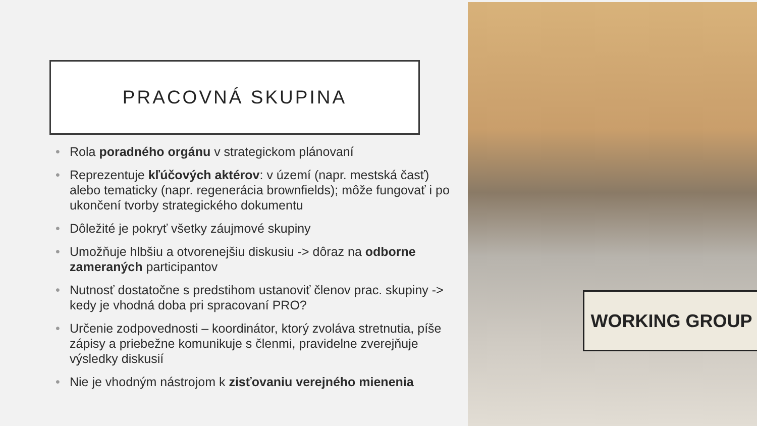PRACOVNÁ SKUPINA
• Rola poradného orgánu v strategickom plánovaní
• Reprezentuje kľúčových aktérov: v území (napr. mestská časť) alebo tematicky (napr. regenerácia brownfields); môže fungovať i po ukončení tvorby strategického dokumentu
• Dôležité je pokryť všetky záujmové skupiny
• Umožňuje hlbšiu a otvorenejšiu diskusiu -> dôraz na odborne zameraných participantov
• Nutnosť dostatočne s predstihom ustanoviť členov prac. skupiny -> kedy je vhodná doba pri spracovaní PRO?
• Určenie zodpovednosti – koordinátor, ktorý zvoláva stretnutia, píše zápisy a priebežne komunikuje s členmi, pravidelne zverejňuje výsledky diskusií
• Nie je vhodným nástrojom k zisťovaniu verejného mienenia
WORKING GROUP